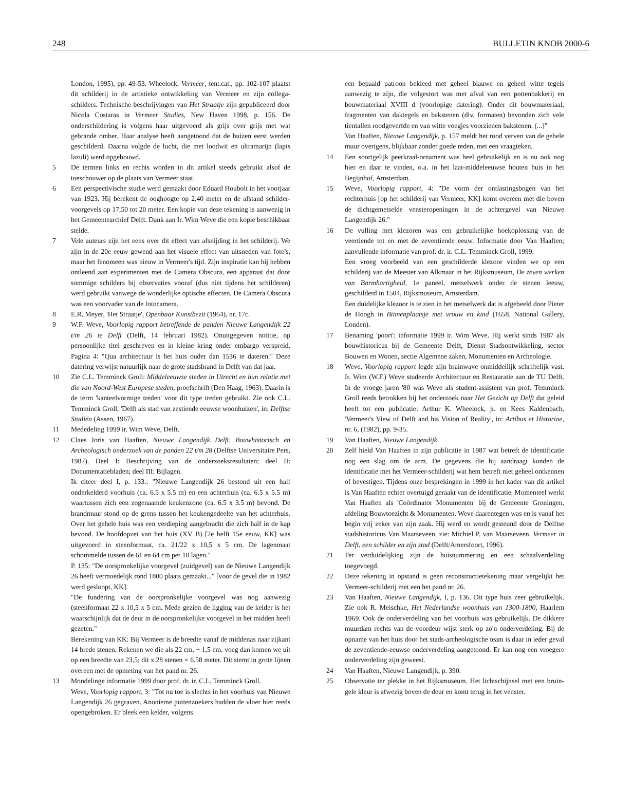248 BULLETIN KNOB 2000-6
London, 1995), pp. 49-53. Wheelock. Vermeer, tent.cat., pp. 102-107 plaatst dit schilderij in de artistieke ontwikkeling van Vermeer en zijn collega- schilders. Technische beschrijvingen van Het Straatje zijn gepubliceerd door Nicola Costaras in Vermeer Studies, New Haven 1998, p. 156. De onderschildering is volgens haar uitgevoerd als grijs over grijs met wat gebrande omber. Haar analyse heeft aangetoond dat de huizen eerst werden geschilderd. Daarna volgde de lucht, die met loodwit en ultramarijn (lapis lazuli) werd opgebouwd.
5 De termen links en rechts worden in dit artikel steeds gebruikt alsof de toeschouwer op de plaats van Vermeer staat.
6 Een perspectivische studie werd gemaakt door Eduard Houbolt in het voorjaar van 1923. Hij berekent de ooghoogte op 2.40 meter en de afstand schilder-voorgevels op 17,50 tot 20 meter. Een kopie van deze tekening is aanwezig in het Gemeentearchief Delft. Dank aan Ir. Wim Weve die een kopie beschikbaar stelde.
7 Vele auteurs zijn het eens over dit effect van afsnijding in het schilderij. We zijn in de 20e eeuw gewend aan het visuele effect van uitsneden van foto's, maar het fenomeen was nieuw in Vermeer's tijd. Zijn inspiratie kan hij hebben ontleend aan experimenten met de Camera Obscura, een apparaat dat door sommige schilders bij observaties vooraf (dus niet tijdens het schilderen) werd gebruikt vanwege de wonderlijke optische effecten. De Camera Obscura was een voorvader van de fotocamera.
8 E.R. Meyer, 'Het Straatje', Openbaar Kunstbezit (1964), nr. 17c.
9 W.F. Weve, Voorlopig rapport betreffende de panden Nieuwe Langendijk 22 t/m 26 te Delft (Delft, 14 februari 1982). Onuitgegeven notitie, op persoonlijke titel geschreven en in kleine kring onder embargo verspreid. Pagina 4: "Qua architectuur is het huis ouder dan 1536 te dateren." Deze datering verwijst natuurlijk naar de grote stadsbrand in Delft van dat jaar.
10 Zie C.L. Temminck Groll: Middeleeuwse steden in Utrecht en hun relatie met die van Noord-West Europese steden, proefschrift (Den Haag, 1963). Daarin is de term 'kanteelvormige treden' voor dit type treden gebruikt. Zie ook C.L. Temminck Groll, 'Delft als stad van zestiende eeuwse woonhuizen', in: Delftse Studiën (Assen, 1967).
11 Mededeling 1999 ir. Wim Weve, Delft.
12 Claes Joris van Haaften, Nieuwe Langendijk Delft, Bouwhistorisch en Archeologisch onderzoek van de panden 22 t/m 28 (Delftse Universitaire Pers, 1987). Deel I: Beschrijving van de onderzoeksresultaten; deel II: Documentatiebladen; deel III: Bijlagen.
Ik citeer deel I, p. 133.: "Nieuwe Langendijk 26 bestond uit een half onderkelderd voorhuis (ca. 6.5 x 5.5 m) en een achterhuis (ca. 6.5 x 5.5 m) waartussen zich een zogenaamde keukenzone (ca. 6.5 x 3.5 m) bevond. De brandmuur stond op de grens tussen het keukengedeelte van het achterhuis. Over het gehele huis was een verdieping aangebracht die zich half in de kap bevond. De hoofdopzet van het huis (XV B) [2e helft 15e eeuw, KK] was uitgevoerd in steenformaat, ca. 21/22 x 10,5 x 5 cm. De lagenmaat schommelde tussen de 61 en 64 cm per 10 lagen."
P. 135: "De oorspronkelijke voorgevel (zuidgevel) van de Nieuwe Langendijk 26 heeft vermoedelijk rond 1800 plaats gemaakt..." [voor de gevel die in 1982 werd gesloopt, KK].
"De fundering van de oorspronkelijke voorgevel was nog aanwezig (steenformaat 22 x 10,5 x 5 cm. Mede gezien de ligging van de kelder is het waarschijnlijk dat de deur in de oorspronkelijke voorgevel in het midden heeft gezeten."
Berekening van KK: Bij Vermeer is de breedte vanaf de middenas naar zijkant 14 brede stenen. Rekenen we die als 22 cm. + 1,5 cm. voeg dan komen we uit op een breedte van 23,5; dit x 28 stenen = 6.58 meter. Dit stemt in grote lijnen overeen met de opmeting van het pand nr. 26.
13 Mondelinge informatie 1999 door prof. dr. ir. C.L. Temminck Groll.
Weve, Voorlopig rapport, 3: "Tot nu toe is slechts in het voorhuis van Nieuwe Langendijk 26 gegraven. Anonieme puttenzoekers hadden de vloer hier reeds opengebroken. Er bleek een kelder, volgens
een bepaald patroon bekleed met geheel blauwe en geheel witte tegels aanwezig te zijn, die volgestort was met afval van een pottenbakkerij en bouwmateriaal XVIII d (voorlopige datering). Onder dit bouwmateriaal, fragmenten van daktegels en bakstenen (div. formaten) bevonden zich vele tientallen roodgeverfde en van witte voegjes voorzienen bakstenen. (...)"
Van Haaften, Nieuwe Langendijk, p. 157 meldt het rood verven van de gehele muur overigens, blijkbaar zonder goede reden, met een vraagteken.
14 Een soortgelijk peerkraal-ornament was heel gebruikelijk en is nu ook nog hier en daar te vinden, o.a. in het laat-middeleeuwse houten huis in het Begijnhof, Amsterdam.
15 Weve, Voorlopig rapport, 4: "De vorm der ontlastingsbogen van het rechterhuis [op het schilderij van Vermeer, KK] komt overeen met die boven de dichtgemetselde vensteropeningen in de achtergevel van Nieuwe Langendijk 26."
16 De vulling met klezoren was een gebruikelijke hoekoplossing van de veertiende tot en met de zeventiende eeuw. Informatie door Van Haaften; aanvullende informatie van prof. dr. ir. C.L. Temminck Groll, 1999.
Een vroeg voorbeeld van een geschilderde klezoor vinden we op een schilderij van de Meester van Alkmaar in het Rijksmuseum, De zeven werken van Barmhartigheid, 1e paneel, metselwerk onder de stenen leeuw, geschilderd in 1504, Rijksmuseum, Amsterdam.
Een duidelijke klezoor is te zien in het metselwerk dat is afgebeeld door Pieter de Hoogh in Binnenplaatsje met vrouw en kind (1658, National Gallery, Londen).
17 Benaming 'poort': informatie 1999 ir. Wim Weve. Hij werkt sinds 1987 als bouwhistoricus bij de Gemeente Delft, Dienst Stadsontwikkeling, sector Bouwen en Wonen, sectie Algemene zaken, Monumenten en Archeologie.
18 Weve, Voorlopig rapport legde zijn brainwave onmiddellijk schriftelijk vast. Ir. Wim (W.F.) Weve studeerde Architectuur en Restauratie aan de TU Delft. In de vroege jaren '80 was Weve als student-assistent van prof. Temminck Groll reeds betrokken bij het onderzoek naar Het Gezicht op Delft dat geleid heeft tot een publicatie: Arthur K. Wheelock, jr. en Kees Kaldenbach, 'Vermeer's View of Delft and his Vision of Reality', in: Artibus et Historiae, nr. 6, (1982), pp. 9-35.
19 Van Haaften, Nieuwe Langendijk.
20 Zelf hield Van Haaften in zijn publicatie in 1987 wat betreft de identificatie nog een slag om de arm. De gegevens die hij aandraagt konden de identificatie met het Vermeer-schilderij wat hem betreft niet geheel ontkennen of bevestigen. Tijdens onze besprekingen in 1999 in het kader van dit artikel is Van Haaften echter overtuigd geraakt van de identificatie. Momenteel werkt Van Haaften als 'Coördinator Monumenten' bij de Gemeente Groningen, afdeling Bouwtoezicht & Monumenten. Weve daarentegen was en is vanaf het begin vrij zeker van zijn zaak. Hij werd en wordt gesteund door de Delftse stadshistoricus Van Maarseveen, zie: Michiel P. van Maarseveen, Vermeer in Delft, een schilder en zijn stad (Delft/Amersfoort, 1996).
21 Ter verduidelijking zijn de huisnummering en een schaalverdeling toegevoegd.
22 Deze tekening in opstand is geen reconstructietekening maar vergelijkt het Vermeer-schilderij met een het pand nr. 26.
23 Van Haaften, Nieuwe Langendijk, I, p. 136. Dit type huis zeer gebruikelijk. Zie ook R. Meischke, Het Nederlandse woonhuis van 1300-1800, Haarlem 1969. Ook de onderverdeling van het voorhuis was gebruikelijk. De dikkere muurdam rechts van de voordeur wijst sterk op zo'n onderverdeling. Bij de opname van het huis door het stads-archeologische team is daar in ieder geval de zeventiende-eeuwse onderverdeling aangetoond. Er kan nog een vroegere onderverdeling zijn geweest.
24 Van Haaften, Nieuwe Langendijk, p. 390.
25 Observatie ter plekke in het Rijksmuseum. Het lichtschijnsel met een bruin-gele kleur is afwezig boven de deur en komt terug in het venster.